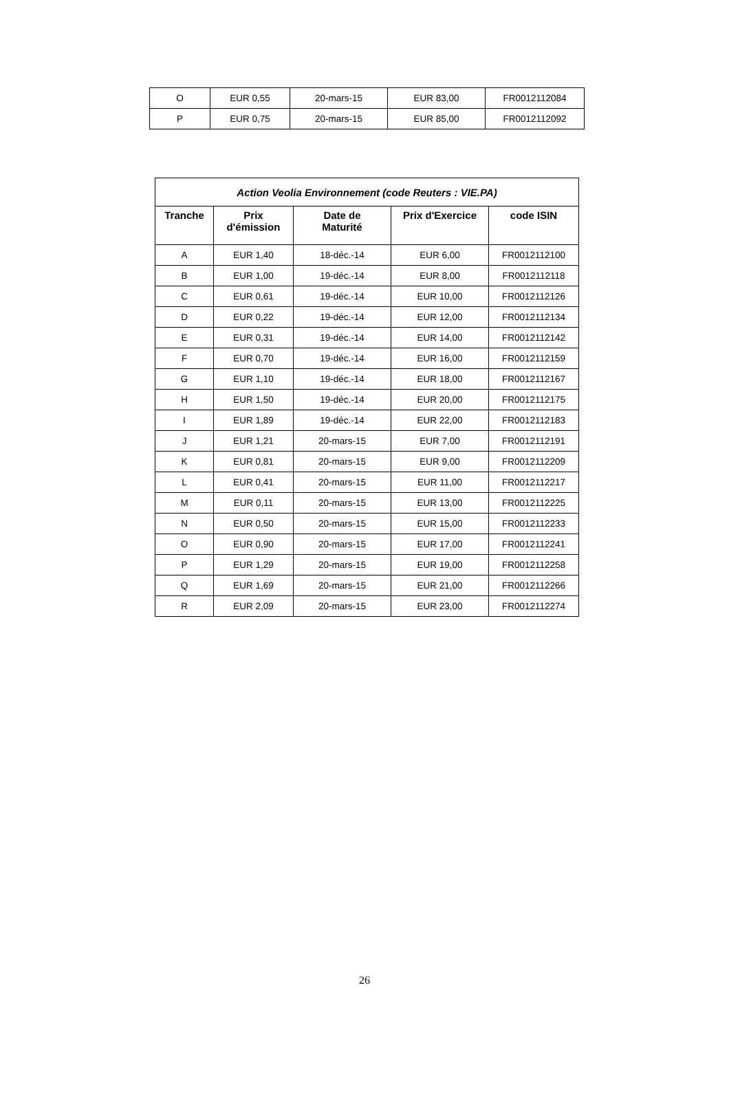| O | EUR 0,55 | 20-mars-15 | EUR 83,00 | FR0012112084 |
| P | EUR 0,75 | 20-mars-15 | EUR 85,00 | FR0012112092 |
| Action Veolia Environnement (code Reuters : VIE.PA) | | | | |
| Tranche | Prix d'émission | Date de Maturité | Prix d'Exercice | code ISIN |
| A | EUR 1,40 | 18-déc.-14 | EUR 6,00 | FR0012112100 |
| B | EUR 1,00 | 19-déc.-14 | EUR 8,00 | FR0012112118 |
| C | EUR 0,61 | 19-déc.-14 | EUR 10,00 | FR0012112126 |
| D | EUR 0,22 | 19-déc.-14 | EUR 12,00 | FR0012112134 |
| E | EUR 0,31 | 19-déc.-14 | EUR 14,00 | FR0012112142 |
| F | EUR 0,70 | 19-déc.-14 | EUR 16,00 | FR0012112159 |
| G | EUR 1,10 | 19-déc.-14 | EUR 18,00 | FR0012112167 |
| H | EUR 1,50 | 19-déc.-14 | EUR 20,00 | FR0012112175 |
| I | EUR 1,89 | 19-déc.-14 | EUR 22,00 | FR0012112183 |
| J | EUR 1,21 | 20-mars-15 | EUR 7,00 | FR0012112191 |
| K | EUR 0,81 | 20-mars-15 | EUR 9,00 | FR0012112209 |
| L | EUR 0,41 | 20-mars-15 | EUR 11,00 | FR0012112217 |
| M | EUR 0,11 | 20-mars-15 | EUR 13,00 | FR0012112225 |
| N | EUR 0,50 | 20-mars-15 | EUR 15,00 | FR0012112233 |
| O | EUR 0,90 | 20-mars-15 | EUR 17,00 | FR0012112241 |
| P | EUR 1,29 | 20-mars-15 | EUR 19,00 | FR0012112258 |
| Q | EUR 1,69 | 20-mars-15 | EUR 21,00 | FR0012112266 |
| R | EUR 2,09 | 20-mars-15 | EUR 23,00 | FR0012112274 |
26